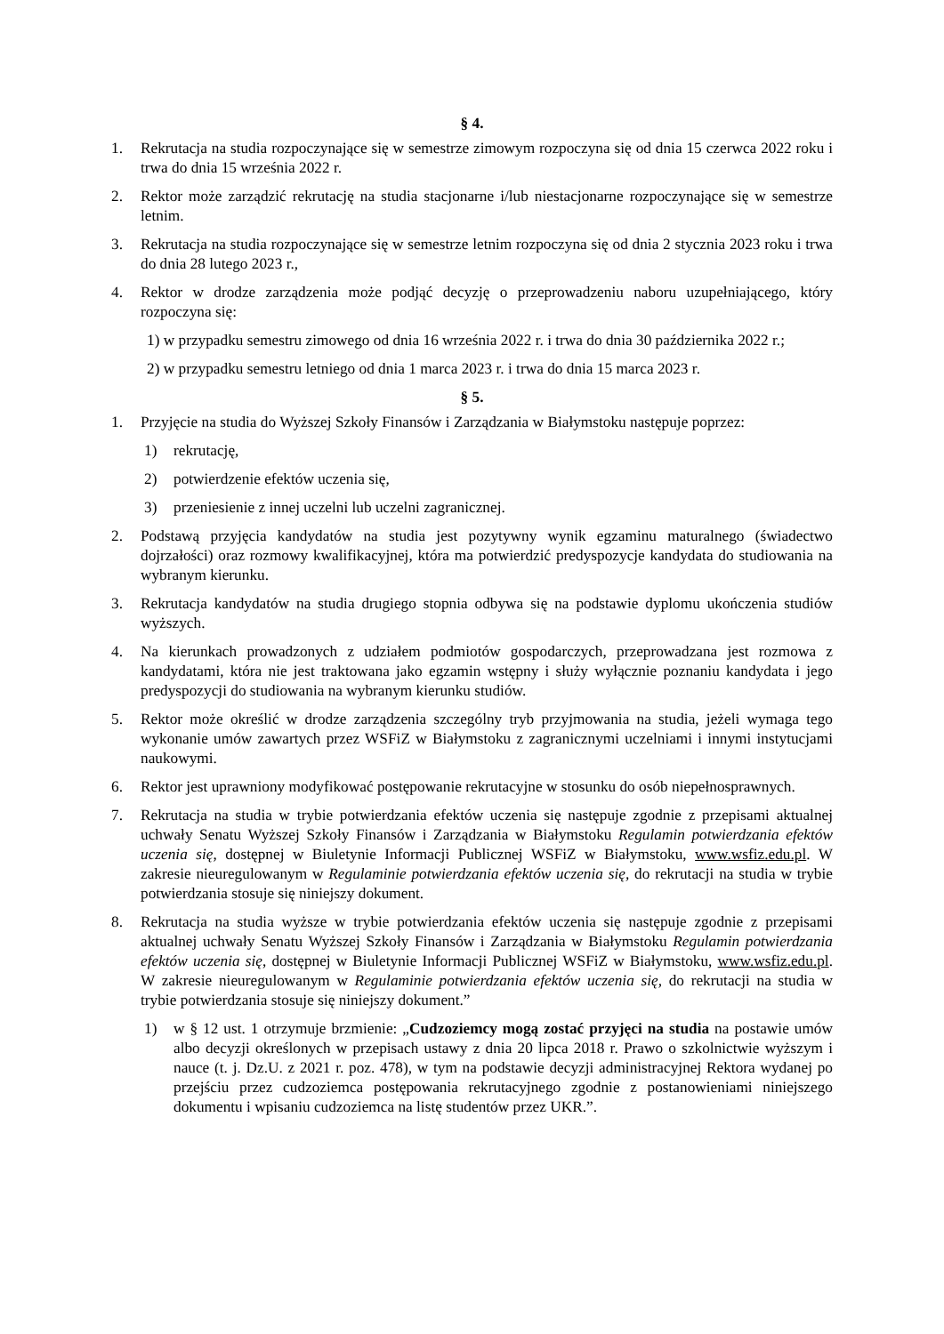§ 4.
1. Rekrutacja na studia rozpoczynające się w semestrze zimowym rozpoczyna się od dnia 15 czerwca 2022 roku i trwa do dnia 15 września 2022 r.
2. Rektor może zarządzić rekrutację na studia stacjonarne i/lub niestacjonarne rozpoczynające się w semestrze letnim.
3. Rekrutacja na studia rozpoczynające się w semestrze letnim rozpoczyna się od dnia 2 stycznia 2023 roku i trwa do dnia 28 lutego 2023 r.,
4. Rektor w drodze zarządzenia może podjąć decyzję o przeprowadzeniu naboru uzupełniającego, który rozpoczyna się:
1) w przypadku semestru zimowego od dnia 16 września 2022 r. i trwa do dnia 30 października 2022 r.;
2) w przypadku semestru letniego od dnia 1 marca 2023 r. i trwa do dnia 15 marca 2023 r.
§ 5.
1. Przyjęcie na studia do Wyższej Szkoły Finansów i Zarządzania w Białymstoku następuje poprzez:
1) rekrutację,
2) potwierdzenie efektów uczenia się,
3) przeniesienie z innej uczelni lub uczelni zagranicznej.
2. Podstawą przyjęcia kandydatów na studia jest pozytywny wynik egzaminu maturalnego (świadectwo dojrzałości) oraz rozmowy kwalifikacyjnej, która ma potwierdzić predyspozycje kandydata do studiowania na wybranym kierunku.
3. Rekrutacja kandydatów na studia drugiego stopnia odbywa się na podstawie dyplomu ukończenia studiów wyższych.
4. Na kierunkach prowadzonych z udziałem podmiotów gospodarczych, przeprowadzana jest rozmowa z kandydatami, która nie jest traktowana jako egzamin wstępny i służy wyłącznie poznaniu kandydata i jego predyspozycji do studiowania na wybranym kierunku studiów.
5. Rektor może określić w drodze zarządzenia szczególny tryb przyjmowania na studia, jeżeli wymaga tego wykonanie umów zawartych przez WSFiZ w Białymstoku z zagranicznymi uczelniami i innymi instytucjami naukowymi.
6. Rektor jest uprawniony modyfikować postępowanie rekrutacyjne w stosunku do osób niepełnosprawnych.
7. Rekrutacja na studia w trybie potwierdzania efektów uczenia się następuje zgodnie z przepisami aktualnej uchwały Senatu Wyższej Szkoły Finansów i Zarządzania w Białymstoku Regulamin potwierdzania efektów uczenia się, dostępnej w Biuletynie Informacji Publicznej WSFiZ w Białymstoku, www.wsfiz.edu.pl. W zakresie nieuregulowanym w Regulaminie potwierdzania efektów uczenia się, do rekrutacji na studia w trybie potwierdzania stosuje się niniejszy dokument.
8. Rekrutacja na studia wyższe w trybie potwierdzania efektów uczenia się następuje zgodnie z przepisami aktualnej uchwały Senatu Wyższej Szkoły Finansów i Zarządzania w Białymstoku Regulamin potwierdzania efektów uczenia się, dostępnej w Biuletynie Informacji Publicznej WSFiZ w Białymstoku, www.wsfiz.edu.pl. W zakresie nieuregulowanym w Regulaminie potwierdzania efektów uczenia się, do rekrutacji na studia w trybie potwierdzania stosuje się niniejszy dokument.”
1) w § 12 ust. 1 otrzymuje brzmienie: „Cudzoziemcy mogą zostać przyjęci na studia na postawie umów albo decyzji określonych w przepisach ustawy z dnia 20 lipca 2018 r. Prawo o szkolnictwie wyższym i nauce (t. j. Dz.U. z 2021 r. poz. 478), w tym na podstawie decyzji administracyjnej Rektora wydanej po przejściu przez cudzoziemca postępowania rekrutacyjnego zgodnie z postanowieniami niniejszego dokumentu i wpisaniu cudzoziemca na listę studentów przez UKR.”.